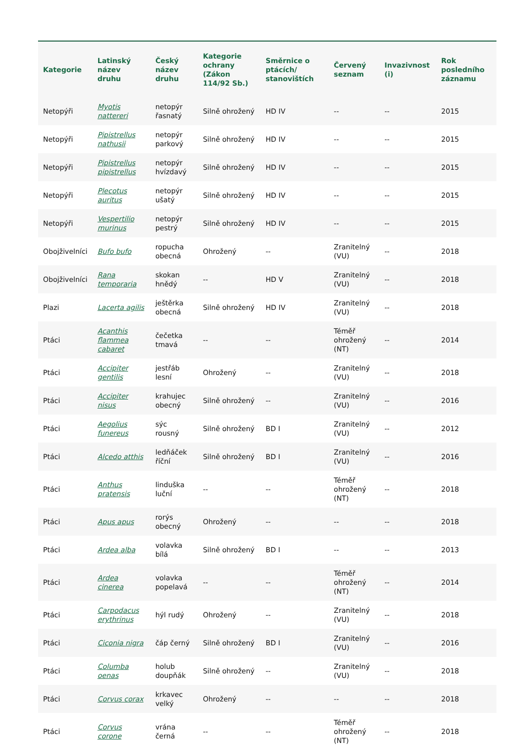| Kategorie | Latinský název druhu | Český název druhu | Kategorie ochrany (Zákon 114/92 Sb.) | Směrnice o ptácích/ stanovištích | Červený seznam | Invazivnost (i) | Rok posledního záznamu |
| --- | --- | --- | --- | --- | --- | --- | --- |
| Netopýři | Myotis nattereri | netopýr řasnatý | Silně ohrožený | HD IV | -- | -- | 2015 |
| Netopýři | Pipistrellus nathusii | netopýr parkový | Silně ohrožený | HD IV | -- | -- | 2015 |
| Netopýři | Pipistrellus pipistrellus | netopýr hvízdavý | Silně ohrožený | HD IV | -- | -- | 2015 |
| Netopýři | Plecotus auritus | netopýr ušatý | Silně ohrožený | HD IV | -- | -- | 2015 |
| Netopýři | Vespertilio murinus | netopýr pestrý | Silně ohrožený | HD IV | -- | -- | 2015 |
| Obojživelníci | Bufo bufo | ropucha obecná | Ohrožený | -- | Zranitelný (VU) | -- | 2018 |
| Obojživelníci | Rana temporaria | skokan hnědý | -- | HD V | Zranitelný (VU) | -- | 2018 |
| Plazi | Lacerta agilis | ještěrka obecná | Silně ohrožený | HD IV | Zranitelný (VU) | -- | 2018 |
| Ptáci | Acanthis flammea cabaret | čečetka tmavá | -- | -- | Téměř ohrožený (NT) | -- | 2014 |
| Ptáci | Accipiter gentilis | jestřáb lesní | Ohrožený | -- | Zranitelný (VU) | -- | 2018 |
| Ptáci | Accipiter nisus | krahujec obecný | Silně ohrožený | -- | Zranitelný (VU) | -- | 2016 |
| Ptáci | Aegolius funereus | sýc rousný | Silně ohrožený | BD I | Zranitelný (VU) | -- | 2012 |
| Ptáci | Alcedo atthis | ledňáček říční | Silně ohrožený | BD I | Zranitelný (VU) | -- | 2016 |
| Ptáci | Anthus pratensis | linduška luční | -- | -- | Téměř ohrožený (NT) | -- | 2018 |
| Ptáci | Apus apus | rorýs obecný | Ohrožený | -- | -- | -- | 2018 |
| Ptáci | Ardea alba | volavka bílá | Silně ohrožený | BD I | -- | -- | 2013 |
| Ptáci | Ardea cinerea | volavka popelavá | -- | -- | Téměř ohrožený (NT) | -- | 2014 |
| Ptáci | Carpodacus erythrinus | hýl rudý | Ohrožený | -- | Zranitelný (VU) | -- | 2018 |
| Ptáci | Ciconia nigra | čáp černý | Silně ohrožený | BD I | Zranitelný (VU) | -- | 2016 |
| Ptáci | Columba oenas | holub doupňák | Silně ohrožený | -- | Zranitelný (VU) | -- | 2018 |
| Ptáci | Corvus corax | krkavec velký | Ohrožený | -- | -- | -- | 2018 |
| Ptáci | Corvus corone | vrána černá | -- | -- | Téměř ohrožený (NT) | -- | 2018 |